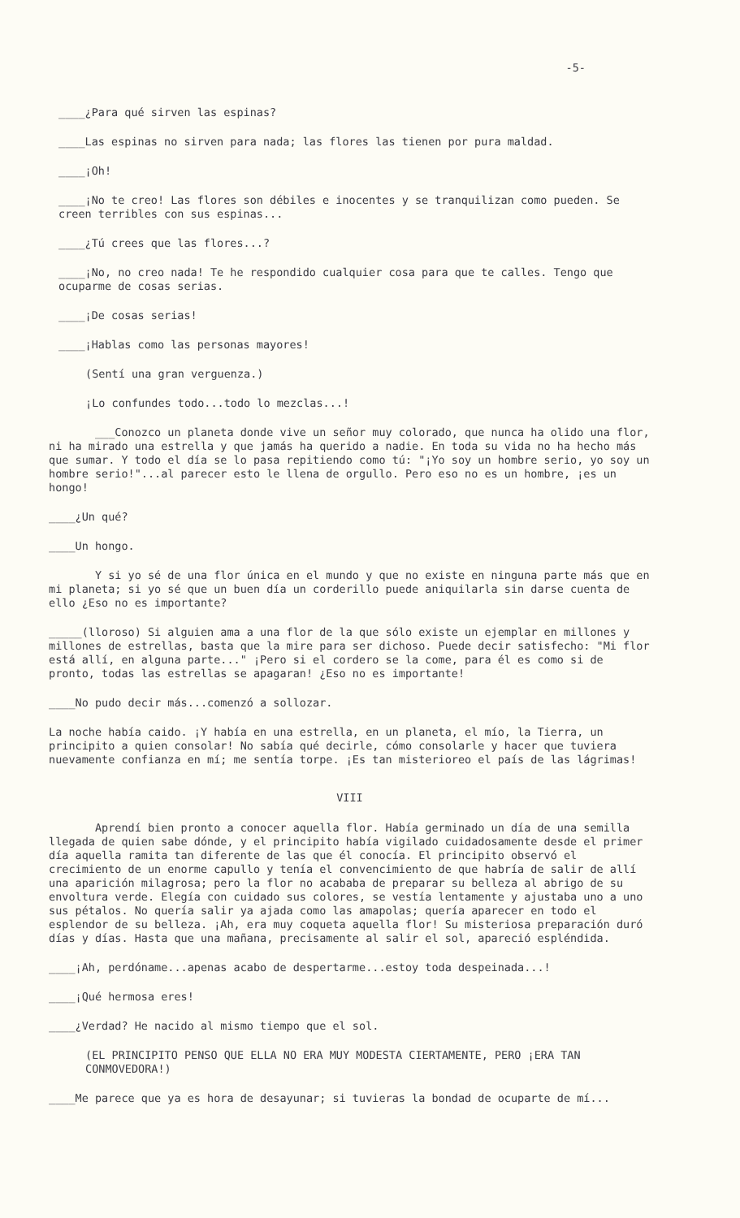-5-
____¿Para qué sirven las espinas?
____Las espinas no sirven para nada; las flores las tienen por pura maldad.
____¡Oh!
____¡No te creo! Las flores son débiles e inocentes y se tranquilizan como pueden. Se creen terribles con sus espinas...
____¿Tú crees que las flores...?
____¡No, no creo nada! Te he respondido cualquier cosa para que te calles. Tengo que ocuparme de cosas serias.
____¡De cosas serias!
____¡Hablas como las personas mayores!
(Sentí una gran verguenza.)
¡Lo confundes todo...todo lo mezclas...!
___Conozco un planeta donde vive un señor muy colorado, que nunca ha olido una flor, ni ha mirado una estrella y que jamás ha querido a nadie. En toda su vida no ha hecho más que sumar. Y todo el día se lo pasa repitiendo como tú: "¡Yo soy un hombre serio, yo soy un hombre serio!"...al parecer esto le llena de orgullo. Pero eso no es un hombre, ¡es un hongo!
____¿Un qué?
____Un hongo.
Y si yo sé de una flor única en el mundo y que no existe en ninguna parte más que en mi planeta; si yo sé que un buen día un corderillo puede aniquilarla sin darse cuenta de ello ¿Eso no es importante?
_____(lloroso) Si alguien ama a una flor de la que sólo existe un ejemplar en millones y millones de estrellas, basta que la mire para ser dichoso. Puede decir satisfecho: "Mi flor está allí, en alguna parte..." ¡Pero si el cordero se la come, para él es como si de pronto, todas las estrellas se apagaran! ¿Eso no es importante!
____No pudo decir más...comenzó a sollozar.
La noche había caido. ¡Y había en una estrella, en un planeta, el mío, la Tierra, un principito a quien consolar! No sabía qué decirle, cómo consolarle y hacer que tuviera nuevamente confianza en mí; me sentía torpe. ¡Es tan misterioreo el país de las lágrimas!
VIII
Aprendí bien pronto a conocer aquella flor. Había germinado un día de una semilla llegada de quien sabe dónde, y el principito había vigilado cuidadosamente desde el primer día aquella ramita tan diferente de las que él conocía. El principito observó el crecimiento de un enorme capullo y tenía el convencimiento de que habría de salir de allí una aparición milagrosa; pero la flor no acababa de preparar su belleza al abrigo de su envoltura verde. Elegía con cuidado sus colores, se vestía lentamente y ajustaba uno a uno sus pétalos. No quería salir ya ajada como las amapolas; quería aparecer en todo el esplendor de su belleza. ¡Ah, era muy coqueta aquella flor! Su misteriosa preparación duró días y días. Hasta que una mañana, precisamente al salir el sol, apareció espléndida.
____¡Ah, perdóname...apenas acabo de despertarme...estoy toda despeinada...!
____¡Qué hermosa eres!
____¿Verdad? He nacido al mismo tiempo que el sol.
(EL PRINCIPITO PENSO QUE ELLA NO ERA MUY MODESTA CIERTAMENTE, PERO ¡ERA TAN CONMOVEDORA!)
____Me parece que ya es hora de desayunar; si tuvieras la bondad de ocuparte de mí...